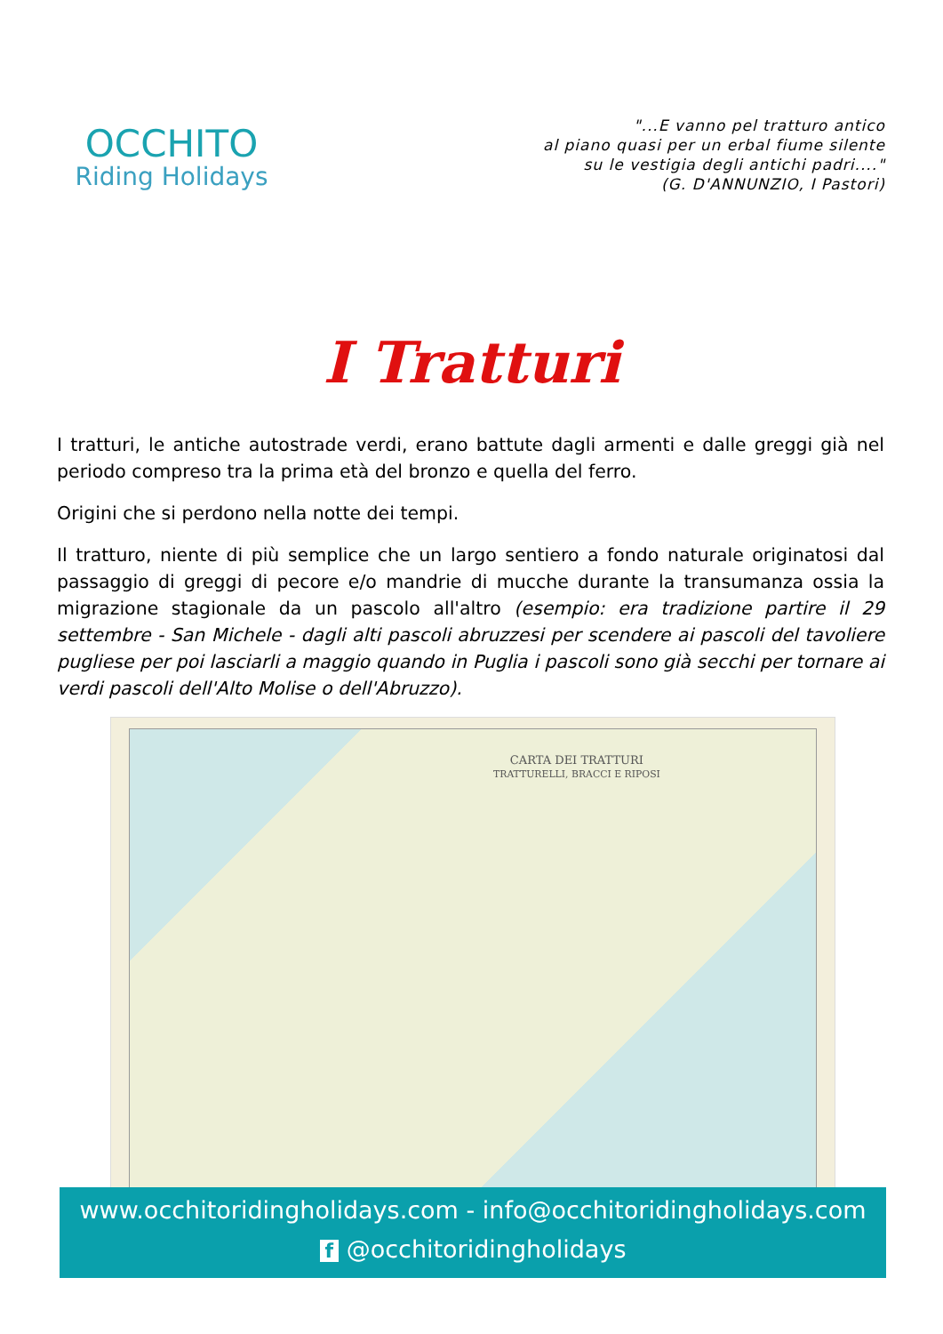OCCHITO
Riding Holidays
"...E vanno pel tratturo antico
al piano quasi per un erbal fiume silente
su le vestigia degli antichi padri...."
(G. D'ANNUNZIO, I Pastori)
I Tratturi
I tratturi, le antiche autostrade verdi, erano battute dagli armenti e dalle greggi già nel periodo compreso tra la prima età del bronzo e quella del ferro.
Origini che si perdono nella notte dei tempi.
Il tratturo, niente di più semplice che un largo sentiero a fondo naturale originatosi dal passaggio di greggi di pecore e/o mandrie di mucche durante la transumanza ossia la migrazione stagionale da un pascolo all'altro (esempio: era tradizione partire il 29 settembre - San Michele - dagli alti pascoli abruzzesi per scendere ai pascoli del tavoliere pugliese per poi lasciarli a maggio quando in Puglia i pascoli sono già secchi per tornare ai verdi pascoli dell'Alto Molise o dell'Abruzzo).
CARTA DEI TRATTURI
TRATTURELLI, BRACCI E RIPOSI
www.occhitoridingholidays.com - info@occhitoridingholidays.com
f @occhitoridingholidays